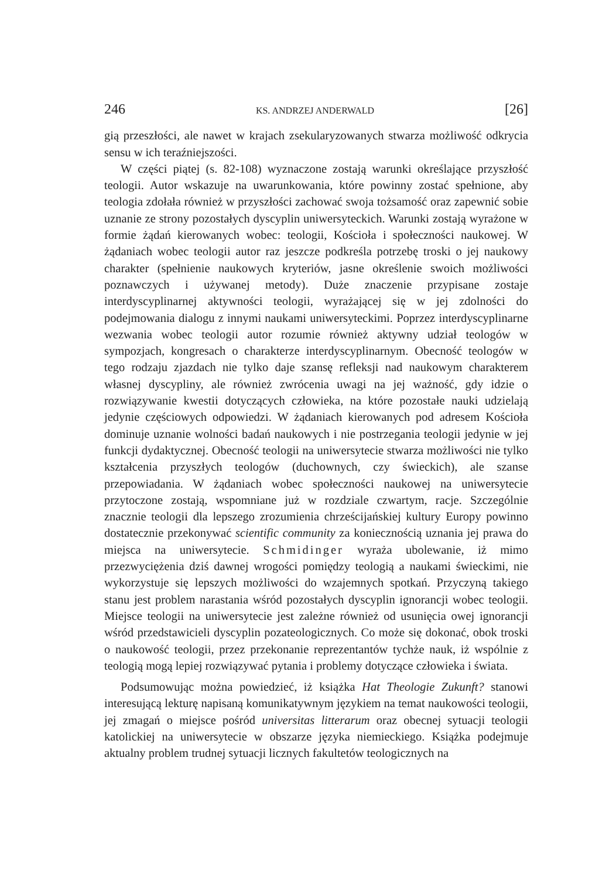246 KS. ANDRZEJ ANDERWALD [26]
gią przeszłości, ale nawet w krajach zsekularyzowanych stwarza możliwość odkrycia sensu w ich teraźniejszości.
W części piątej (s. 82-108) wyznaczone zostają warunki określające przyszłość teologii. Autor wskazuje na uwarunkowania, które powinny zostać spełnione, aby teologia zdołała również w przyszłości zachować swoja tożsamość oraz zapewnić sobie uznanie ze strony pozostałych dyscyplin uniwersyteckich. Warunki zostają wyrażone w formie żądań kierowanych wobec: teologii, Kościoła i społeczności naukowej. W żądaniach wobec teologii autor raz jeszcze podkreśla potrzebę troski o jej naukowy charakter (spełnienie naukowych kryteriów, jasne określenie swoich możliwości poznawczych i używanej metody). Duże znaczenie przypisane zostaje interdyscyplinarnej aktywności teologii, wyrażającej się w jej zdolności do podejmowania dialogu z innymi naukami uniwersyteckimi. Poprzez interdyscyplinarne wezwania wobec teologii autor rozumie również aktywny udział teologów w sympozjach, kongresach o charakterze interdyscyplinarnym. Obecność teologów w tego rodzaju zjazdach nie tylko daje szansę refleksji nad naukowym charakterem własnej dyscypliny, ale również zwrócenia uwagi na jej ważność, gdy idzie o rozwiązywanie kwestii dotyczących człowieka, na które pozostałe nauki udzielają jedynie częściowych odpowiedzi. W żądaniach kierowanych pod adresem Kościoła dominuje uznanie wolności badań naukowych i nie postrzegania teologii jedynie w jej funkcji dydaktycznej. Obecność teologii na uniwersytecie stwarza możliwości nie tylko kształcenia przyszłych teologów (duchownych, czy świeckich), ale szanse przepowiadania. W żądaniach wobec społeczności naukowej na uniwersytecie przytoczone zostają, wspomniane już w rozdziale czwartym, racje. Szczególnie znacznie teologii dla lepszego zrozumienia chrześcijańskiej kultury Europy powinno dostatecznie przekonywać scientific community za koniecznością uznania jej prawa do miejsca na uniwersytecie. Schmidinger wyraża ubolewanie, iż mimo przezwyciężenia dziś dawnej wrogości pomiędzy teologią a naukami świeckimi, nie wykorzystuje się lepszych możliwości do wzajemnych spotkań. Przyczyną takiego stanu jest problem narastania wśród pozostałych dyscyplin ignorancji wobec teologii. Miejsce teologii na uniwersytecie jest zależne również od usunięcia owej ignorancji wśród przedstawicieli dyscyplin pozateologicznych. Co może się dokonać, obok troski o naukowość teologii, przez przekonanie reprezentantów tychże nauk, iż wspólnie z teologią mogą lepiej rozwiązywać pytania i problemy dotyczące człowieka i świata.
Podsumowując można powiedzieć, iż książka Hat Theologie Zukunft? stanowi interesującą lekturę napisaną komunikatywnym językiem na temat naukowości teologii, jej zmagań o miejsce pośród universitas litterarum oraz obecnej sytuacji teologii katolickiej na uniwersytecie w obszarze języka niemieckiego. Książka podejmuje aktualny problem trudnej sytuacji licznych fakultetów teologicznych na